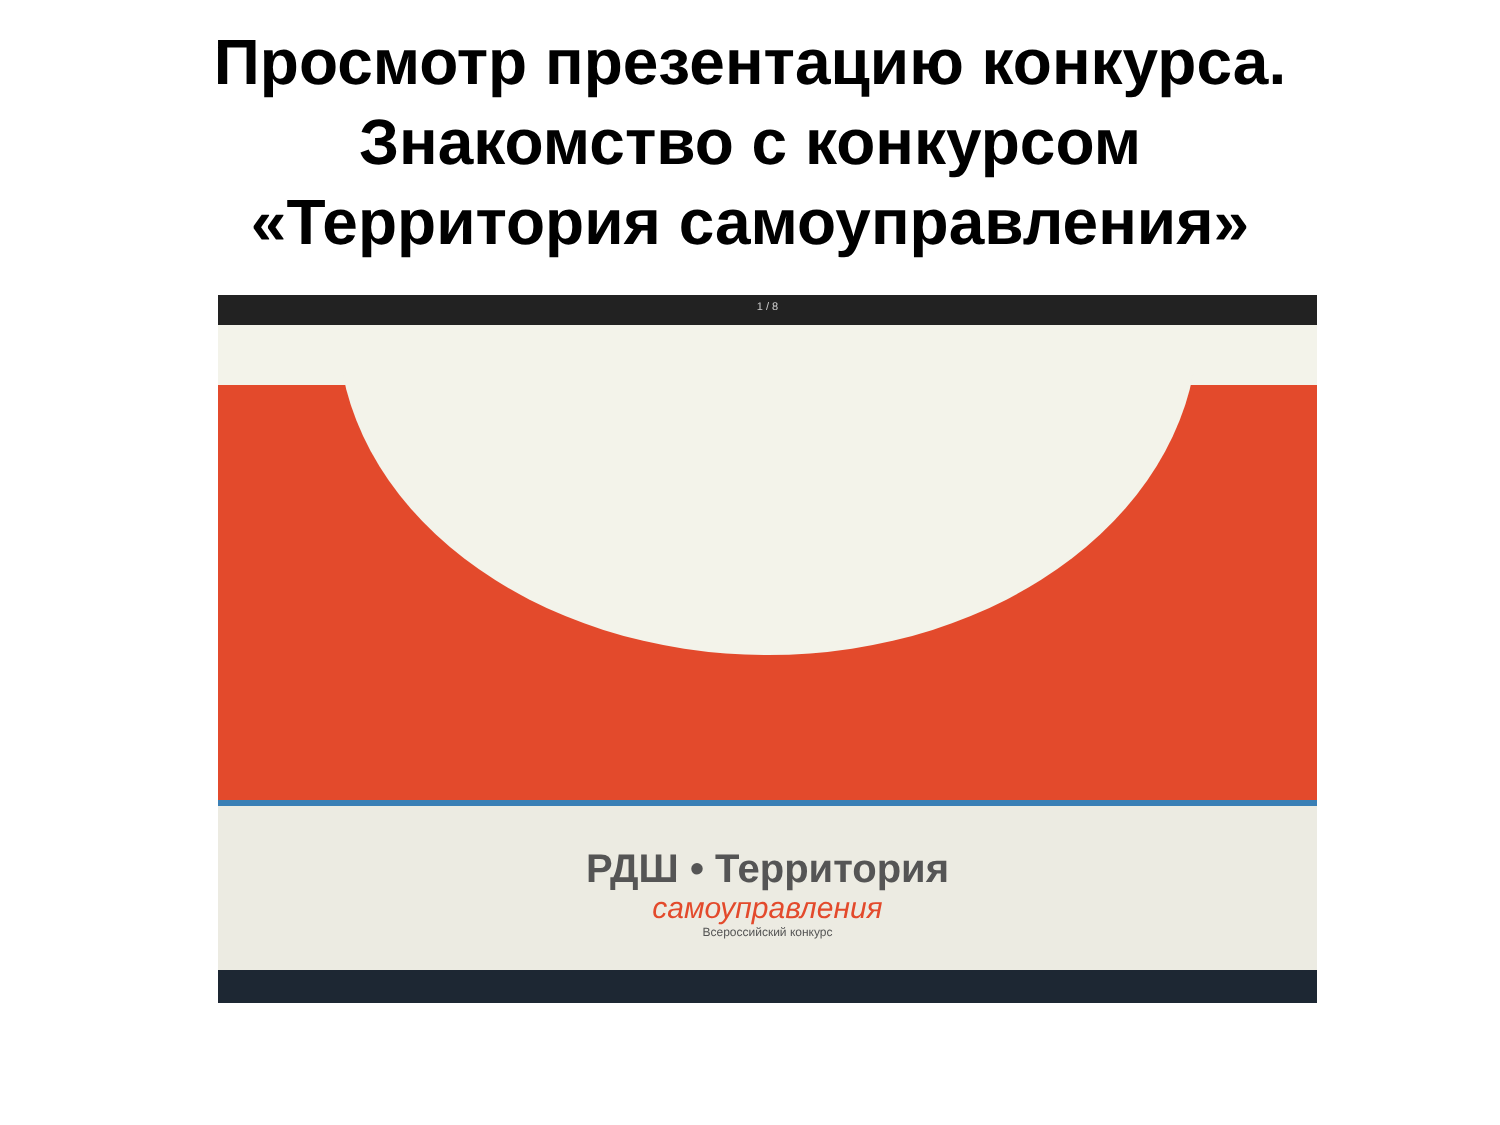Просмотр презентацию конкурса.
Знакомство с конкурсом
«Территория самоуправления»
1 / 8
РДШ • Территория
самоуправления
Всероссийский конкурс